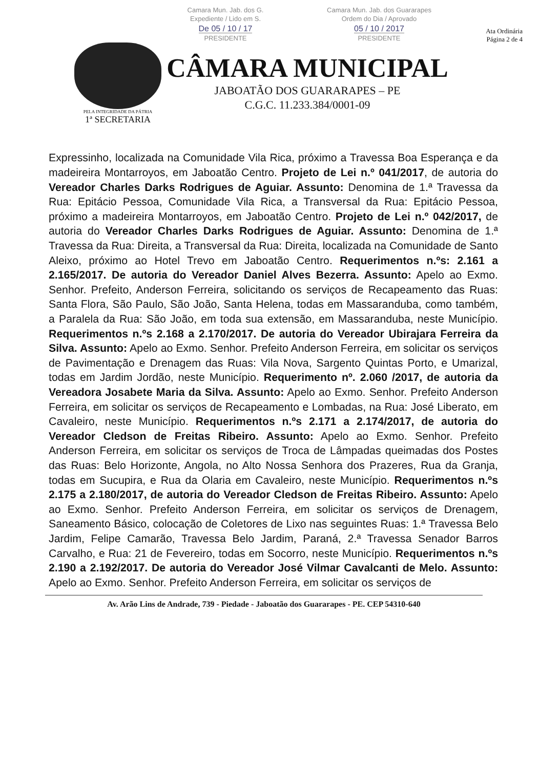Camara Mun. Jab. dos G.
Expediente / Lido em S.
De 05 / 10 / 17
PRESIDENTE
Camara Mun. Jab. dos Guararapes
Ordem do Dia / Aprovado
05 / 10 / 2017
PRESIDENTE
PELA INTEGRIDADE DA PÁTRIA
1ª SECRETARIA
CÂMARA MUNICIPAL
JABOATÃO DOS GUARARAPES – PE
C.G.C. 11.233.384/0001-09
Ata Ordinária
Página 2 de 4
Expressinho, localizada na Comunidade Vila Rica, próximo a Travessa Boa Esperança e da madeireira Montarroyos, em Jaboatão Centro. Projeto de Lei n.º 041/2017, de autoria do Vereador Charles Darks Rodrigues de Aguiar. Assunto: Denomina de 1.ª Travessa da Rua: Epitácio Pessoa, Comunidade Vila Rica, a Transversal da Rua: Epitácio Pessoa, próximo a madeireira Montarroyos, em Jaboatão Centro. Projeto de Lei n.º 042/2017, de autoria do Vereador Charles Darks Rodrigues de Aguiar. Assunto: Denomina de 1.ª Travessa da Rua: Direita, a Transversal da Rua: Direita, localizada na Comunidade de Santo Aleixo, próximo ao Hotel Trevo em Jaboatão Centro. Requerimentos n.ºs: 2.161 a 2.165/2017. De autoria do Vereador Daniel Alves Bezerra. Assunto: Apelo ao Exmo. Senhor. Prefeito, Anderson Ferreira, solicitando os serviços de Recapeamento das Ruas: Santa Flora, São Paulo, São João, Santa Helena, todas em Massaranduba, como também, a Paralela da Rua: São João, em toda sua extensão, em Massaranduba, neste Município. Requerimentos n.ºs 2.168 a 2.170/2017. De autoria do Vereador Ubirajara Ferreira da Silva. Assunto: Apelo ao Exmo. Senhor. Prefeito Anderson Ferreira, em solicitar os serviços de Pavimentação e Drenagem das Ruas: Vila Nova, Sargento Quintas Porto, e Umarizal, todas em Jardim Jordão, neste Município. Requerimento nº. 2.060 /2017, de autoria da Vereadora Josabete Maria da Silva. Assunto: Apelo ao Exmo. Senhor. Prefeito Anderson Ferreira, em solicitar os serviços de Recapeamento e Lombadas, na Rua: José Liberato, em Cavaleiro, neste Município. Requerimentos n.ºs 2.171 a 2.174/2017, de autoria do Vereador Cledson de Freitas Ribeiro. Assunto: Apelo ao Exmo. Senhor. Prefeito Anderson Ferreira, em solicitar os serviços de Troca de Lâmpadas queimadas dos Postes das Ruas: Belo Horizonte, Angola, no Alto Nossa Senhora dos Prazeres, Rua da Granja, todas em Sucupira, e Rua da Olaria em Cavaleiro, neste Município. Requerimentos n.ºs 2.175 a 2.180/2017, de autoria do Vereador Cledson de Freitas Ribeiro. Assunto: Apelo ao Exmo. Senhor. Prefeito Anderson Ferreira, em solicitar os serviços de Drenagem, Saneamento Básico, colocação de Coletores de Lixo nas seguintes Ruas: 1.ª Travessa Belo Jardim, Felipe Camarão, Travessa Belo Jardim, Paraná, 2.ª Travessa Senador Barros Carvalho, e Rua: 21 de Fevereiro, todas em Socorro, neste Município. Requerimentos n.ºs 2.190 a 2.192/2017. De autoria do Vereador José Vilmar Cavalcanti de Melo. Assunto: Apelo ao Exmo. Senhor. Prefeito Anderson Ferreira, em solicitar os serviços de
Av. Arão Lins de Andrade, 739 - Piedade - Jaboatão dos Guararapes - PE. CEP 54310-640